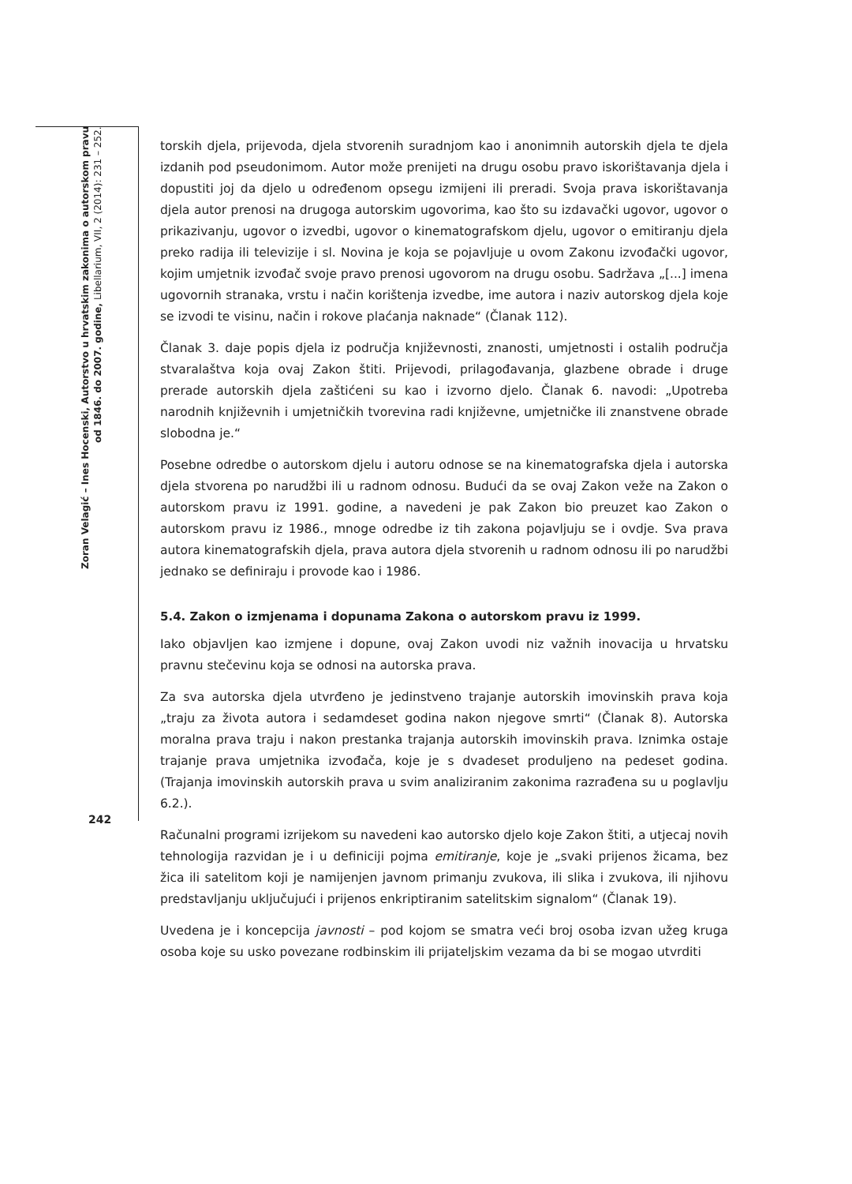Zoran Velagić – Ines Hocenski, Autorstvo u hrvatskim zakonima o autorskom pravu
od 1846. do 2007. godine, Libellarium, VII, 2 (2014): 231 – 252.
torskih djela, prijevoda, djela stvorenih suradnjom kao i anonimnih autorskih djela te djela izdanih pod pseudonimom. Autor može prenijeti na drugu osobu pravo iskorištavanja djela i dopustiti joj da djelo u određenom opsegu izmijeni ili preradi. Svoja prava iskorištavanja djela autor prenosi na drugoga autorskim ugovorima, kao što su izdavački ugovor, ugovor o prikazivanju, ugovor o izvedbi, ugovor o kinematografskom djelu, ugovor o emitiranju djela preko radija ili televizije i sl. Novina je koja se pojavljuje u ovom Zakonu izvođački ugovor, kojim umjetnik izvođač svoje pravo prenosi ugovorom na drugu osobu. Sadržava „[...] imena ugovornih stranaka, vrstu i način korištenja izvedbe, ime autora i naziv autorskog djela koje se izvodi te visinu, način i rokove plaćanja naknade“ (Članak 112).
Članak 3. daje popis djela iz područja književnosti, znanosti, umjetnosti i ostalih područja stvaralaštva koja ovaj Zakon štiti. Prijevodi, prilagođavanja, glazbene obrade i druge prerade autorskih djela zaštićeni su kao i izvorno djelo. Članak 6. navodi: „Upotreba narodnih književnih i umjetničkih tvorevina radi književne, umjetničke ili znanstvene obrade slobodna je.“
Posebne odredbe o autorskom djelu i autoru odnose se na kinematografska djela i autorska djela stvorena po narudžbi ili u radnom odnosu. Budući da se ovaj Zakon veže na Zakon o autorskom pravu iz 1991. godine, a navedeni je pak Zakon bio preuzet kao Zakon o autorskom pravu iz 1986., mnoge odredbe iz tih zakona pojavljuju se i ovdje. Sva prava autora kinematografskih djela, prava autora djela stvorenih u radnom odnosu ili po narudžbi jednako se definiraju i provode kao i 1986.
5.4. Zakon o izmjenama i dopunama Zakona o autorskom pravu iz 1999.
Iako objavljen kao izmjene i dopune, ovaj Zakon uvodi niz važnih inovacija u hrvatsku pravnu stečevinu koja se odnosi na autorska prava.
Za sva autorska djela utvrđeno je jedinstveno trajanje autorskih imovinskih prava koja „traju za života autora i sedamdeset godina nakon njegove smrti“ (Članak 8). Autorska moralna prava traju i nakon prestanka trajanja autorskih imovinskih prava. Iznimka ostaje trajanje prava umjetnika izvođača, koje je s dvadeset produljeno na pedeset godina. (Trajanja imovinskih autorskih prava u svim analiziranim zakonima razrađena su u poglavlju 6.2.).
Računalni programi izrijekom su navedeni kao autorsko djelo koje Zakon štiti, a utjecaj novih tehnologija razvidan je i u definiciji pojma emitiranje, koje je „svaki prijenos žicama, bez žica ili satelitom koji je namijenjen javnom primanju zvukova, ili slika i zvukova, ili njihovu predstavljanju uključujući i prijenos enkriptiranim satelitskim signalom“ (Članak 19).
Uvedena je i koncepcija javnosti – pod kojom se smatra veći broj osoba izvan užeg kruga osoba koje su usko povezane rodbinskim ili prijateljskim vezama da bi se mogao utvrditi
242